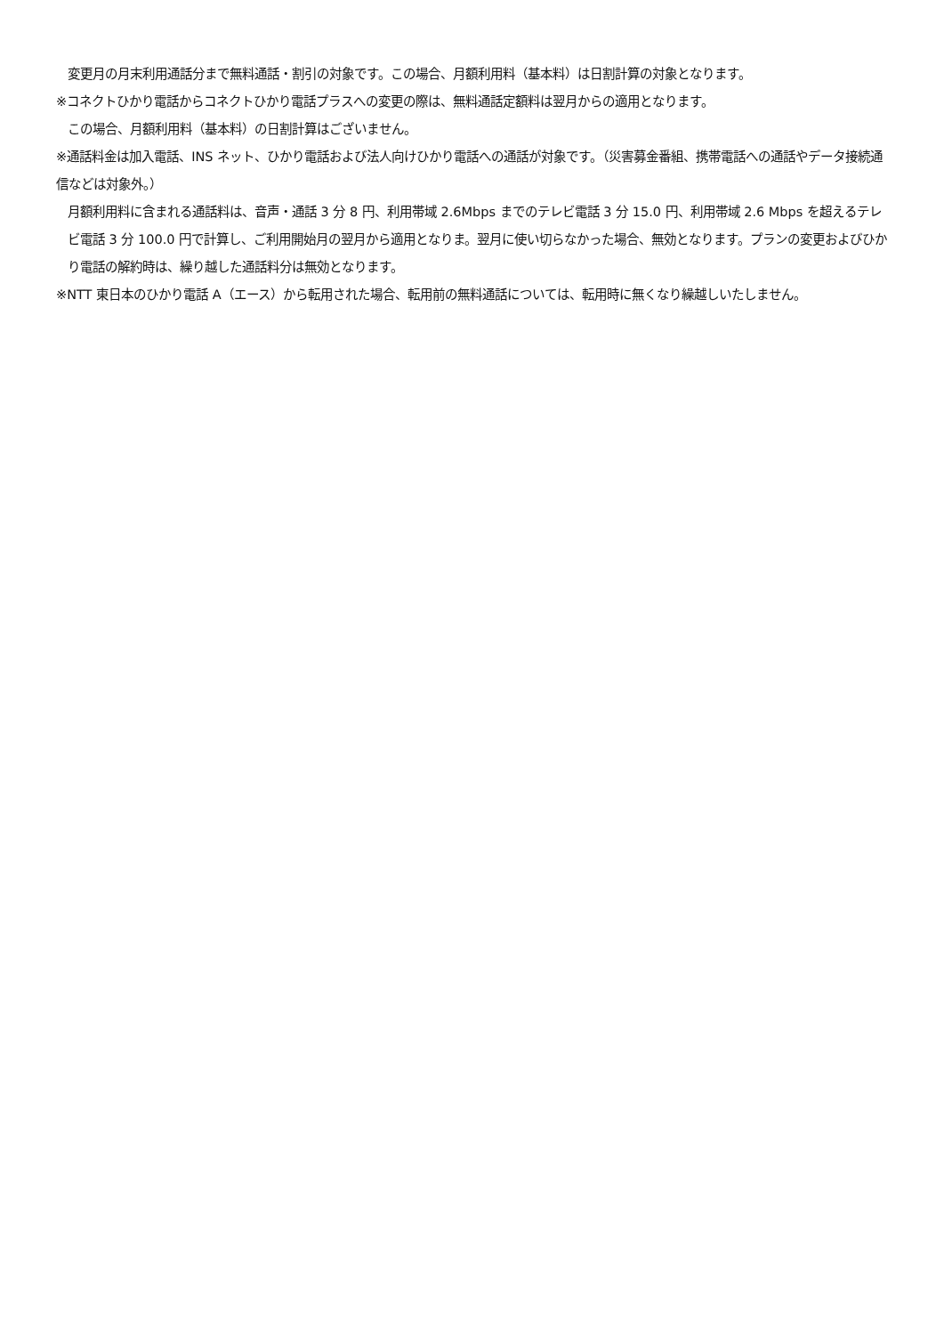変更月の月末利用通話分まで無料通話・割引の対象です。この場合、月額利用料（基本料）は日割計算の対象となります。
※コネクトひかり電話からコネクトひかり電話プラスへの変更の際は、無料通話定額料は翌月からの適用となります。
この場合、月額利用料（基本料）の日割計算はございません。
※通話料金は加入電話、INS ネット、ひかり電話および法人向けひかり電話への通話が対象です。（災害募金番組、携帯電話への通話やデータ接続通信などは対象外。）
月額利用料に含まれる通話料は、音声・通話 3 分 8 円、利用帯域 2.6Mbps までのテレビ電話 3 分 15.0 円、利用帯域 2.6 Mbps を超えるテレビ電話 3 分 100.0 円で計算し、ご利用開始月の翌月から適用となりま。翌月に使い切らなかった場合、無効となります。プランの変更およびひかり電話の解約時は、繰り越した通話料分は無効となります。
※NTT 東日本のひかり電話 A（エース）から転用された場合、転用前の無料通話については、転用時に無くなり繰越しいたしません。